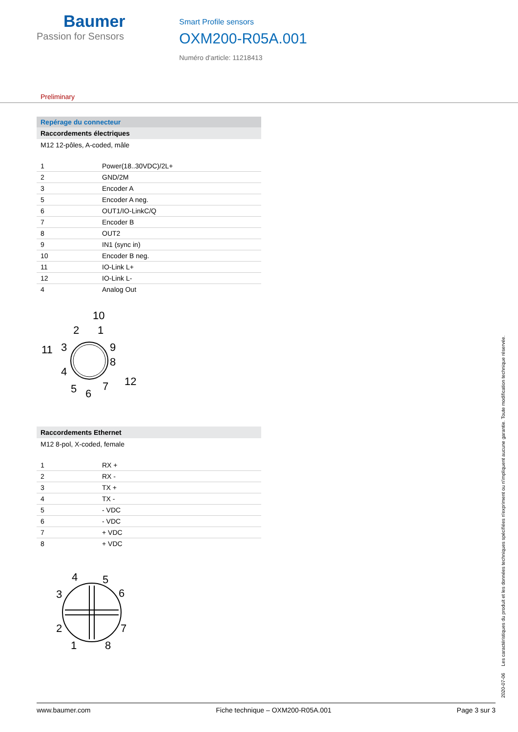Baumer
Passion for Sensors
Smart Profile sensors
OXM200-R05A.001
Numéro d'article: 11218413
Preliminary
Repérage du connecteur
Raccordements électriques
M12 12-pôles, A-coded, mâle
| 1 | Power(18..30VDC)/2L+ |
| 2 | GND/2M |
| 3 | Encoder A |
| 5 | Encoder A neg. |
| 6 | OUT1/IO-LinkC/Q |
| 7 | Encoder B |
| 8 | OUT2 |
| 9 | IN1 (sync in) |
| 10 | Encoder B neg. |
| 11 | IO-Link L+ |
| 12 | IO-Link L- |
| 4 | Analog Out |
10
2
1
11
3
9
4
8
5
6
7
12
Raccordements Ethernet
M12 8-pol, X-coded, female
| 1 | RX + |
| 2 | RX - |
| 3 | TX + |
| 4 | TX - |
| 5 | - VDC |
| 6 | - VDC |
| 7 | + VDC |
| 8 | + VDC |
4
5
3
6
2
7
1
8
2020-07-06 Les caractéristiques du produit et les données techniques spécifiées n'expriment ou n'impliquent aucune garantie. Toute modification technique réservée.
www.baumer.com Fiche technique – OXM200-R05A.001 Page 3 sur 3